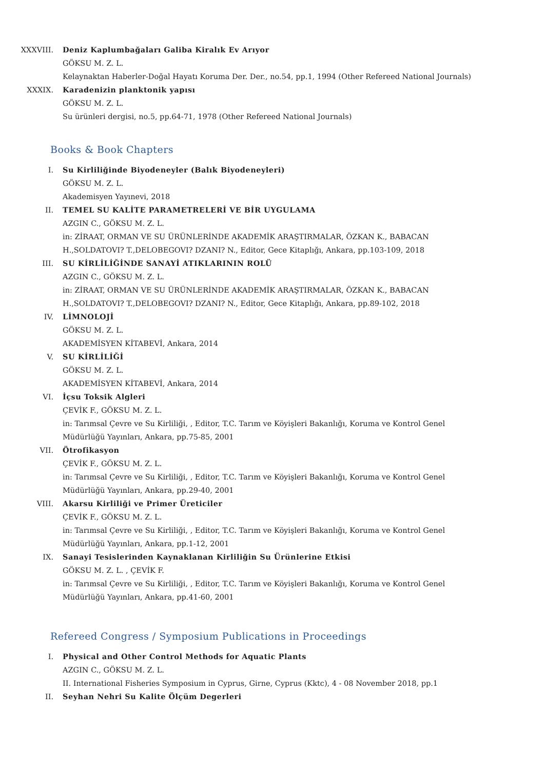XXXVIII. Deniz Kaplumbağaları Galiba Kiralık Ev Arıyor
GÖKSU M. Z. L.
Kelaynaktan Haberler-Doğal Hayatı Koruma Der. Der., no.54, pp.1, 1994 (Other Refereed National Journals)
XXXIX. Karadenizin planktonik yapısı
GÖKSU M. Z. L.
Su ürünleri dergisi, no.5, pp.64-71, 1978 (Other Refereed National Journals)
Books & Book Chapters
I. Su Kirliliğinde Biyodeneyler (Balık Biyodeneyleri)
GÖKSU M. Z. L.
Akademisyen Yayınevi, 2018
II. TEMEL SU KALİTE PARAMETRELERİ VE BİR UYGULAMA
AZGIN C., GÖKSU M. Z. L.
in: ZİRAAT, ORMAN VE SU ÜRÜNLERİNDE AKADEMİK ARAŞTIRMALAR, ÖZKAN K., BABACAN H.,SOLDATOVI? T.,DELOBEGOVI? DZANI? N., Editor, Gece Kitaplığı, Ankara, pp.103-109, 2018
III. SU KİRLİLİĞİNDE SANAYİ ATIKLARININ ROLÜ
AZGIN C., GÖKSU M. Z. L.
in: ZİRAAT, ORMAN VE SU ÜRÜNLERİNDE AKADEMİK ARAŞTIRMALAR, ÖZKAN K., BABACAN H.,SOLDATOVI? T.,DELOBEGOVI? DZANI? N., Editor, Gece Kitaplığı, Ankara, pp.89-102, 2018
IV. LİMNOLOJİ
GÖKSU M. Z. L.
AKADEMİSYEN KİTABEVİ, Ankara, 2014
V. SU KİRLİLİĞİ
GÖKSU M. Z. L.
AKADEMİSYEN KİTABEVİ, Ankara, 2014
VI. İçsu Toksik Algleri
ÇEVİK F., GÖKSU M. Z. L.
in: Tarımsal Çevre ve Su Kirliliği, , Editor, T.C. Tarım ve Köyişleri Bakanlığı, Koruma ve Kontrol Genel Müdürlüğü Yayınları, Ankara, pp.75-85, 2001
VII. Ötrofikasyon
ÇEVİK F., GÖKSU M. Z. L.
in: Tarımsal Çevre ve Su Kirliliği, , Editor, T.C. Tarım ve Köyişleri Bakanlığı, Koruma ve Kontrol Genel Müdürlüğü Yayınları, Ankara, pp.29-40, 2001
VIII. Akarsu Kirliliği ve Primer Üreticiler
ÇEVİK F., GÖKSU M. Z. L.
in: Tarımsal Çevre ve Su Kirliliği, , Editor, T.C. Tarım ve Köyişleri Bakanlığı, Koruma ve Kontrol Genel Müdürlüğü Yayınları, Ankara, pp.1-12, 2001
IX. Sanayi Tesislerinden Kaynaklanan Kirliliğin Su Ürünlerine Etkisi
GÖKSU M. Z. L. , ÇEVİK F.
in: Tarımsal Çevre ve Su Kirliliği, , Editor, T.C. Tarım ve Köyişleri Bakanlığı, Koruma ve Kontrol Genel Müdürlüğü Yayınları, Ankara, pp.41-60, 2001
Refereed Congress / Symposium Publications in Proceedings
I. Physical and Other Control Methods for Aquatic Plants
AZGIN C., GÖKSU M. Z. L.
II. International Fisheries Symposium in Cyprus, Girne, Cyprus (Kktc), 4 - 08 November 2018, pp.1
II. Seyhan Nehri Su Kalite Ölçüm Degerleri